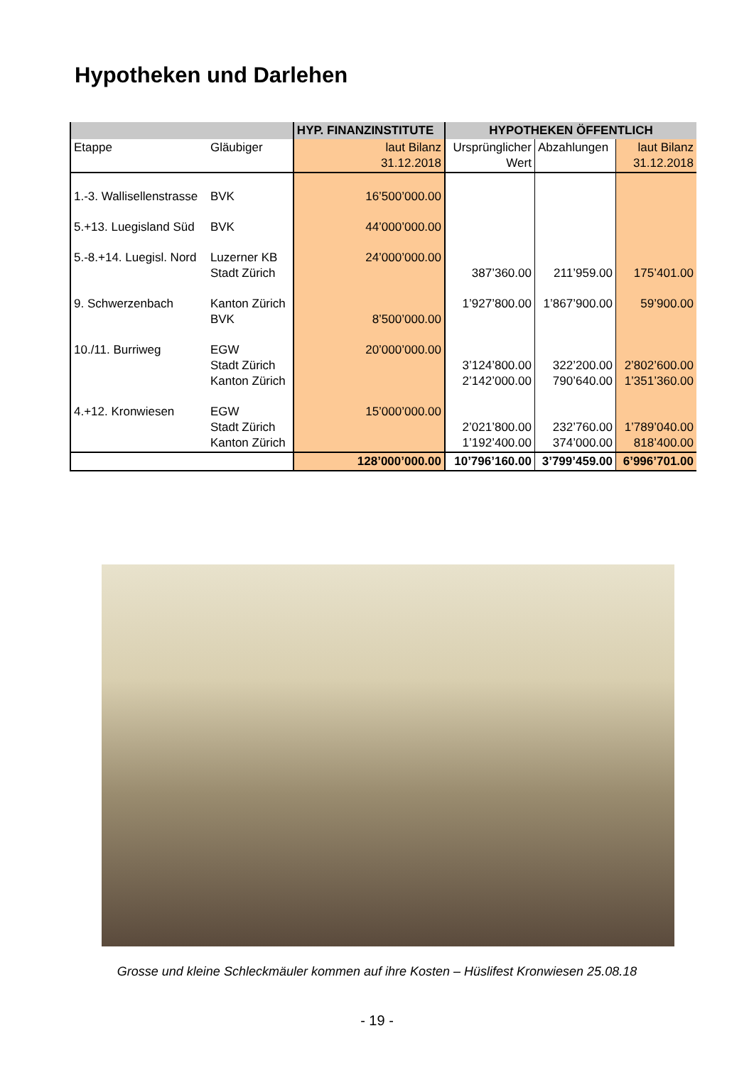Hypotheken und Darlehen
| | | HYP. FINANZINSTITUTE | HYPOTHEKEN ÖFFENTLICH | | |
| --- | --- | --- | --- | --- | --- |
| Etappe | Gläubiger | laut Bilanz 31.12.2018 | Ursprünglicher Wert | Abzahlungen | laut Bilanz 31.12.2018 |
| 1.-3. Wallisellenstrasse | BVK | 16’500’000.00 | | | |
| 5.+13. Luegisland Süd | BVK | 44’000’000.00 | | | |
| 5.-8.+14. Luegisl. Nord | Luzerner KB Stadt Zürich | 24’000’000.00 | 387’360.00 | 211’959.00 | 175’401.00 |
| 9. Schwerzenbach | Kanton Zürich BVK | 8’500’000.00 | 1’927’800.00 | 1’867’900.00 | 59’900.00 |
| 10./11. Burriweg | EGW Stadt Zürich Kanton Zürich | 20’000’000.00 | 3’124’800.00 2’142’000.00 | 322’200.00 790’640.00 | 2’802’600.00 1’351’360.00 |
| 4.+12. Kronwiesen | EGW Stadt Zürich Kanton Zürich | 15’000’000.00 | 2’021’800.00 1’192’400.00 | 232’760.00 374’000.00 | 1’789’040.00 818’400.00 |
| | | 128’000’000.00 | 10’796’160.00 | 3’799’459.00 | 6’996’701.00 |
Grosse und kleine Schleckmäuler kommen auf ihre Kosten – Hüslifest Kronwiesen 25.08.18
- 19 -